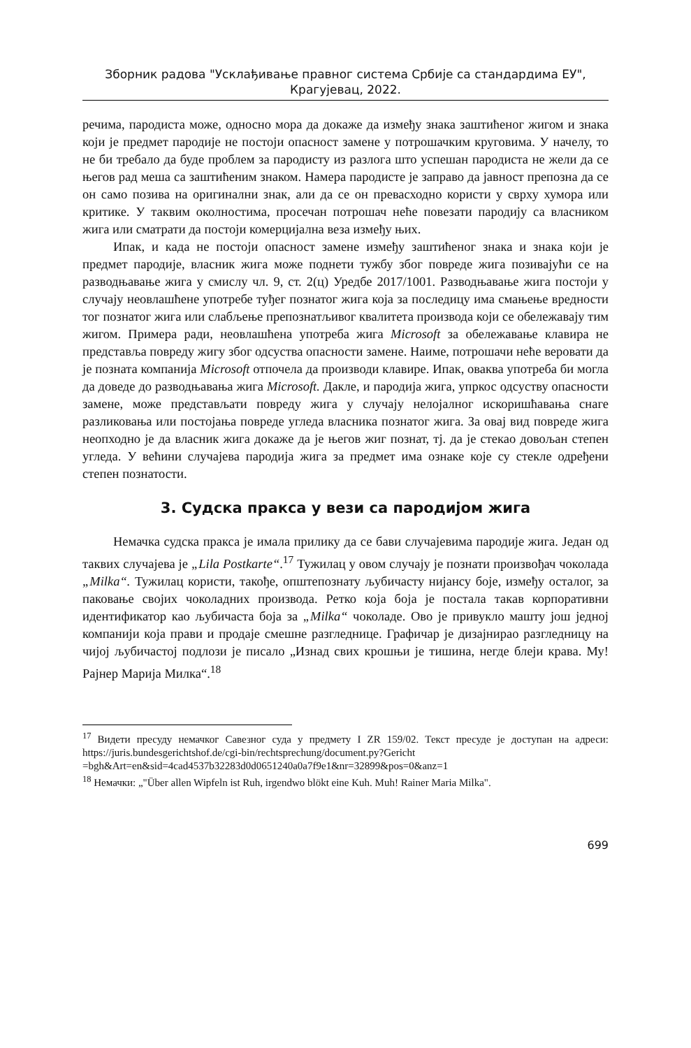Зборник радова "Усклађивање правног система Србије са стандардима ЕУ",
Крагујевац, 2022.
речима, пародиста може, односно мора да докаже да између знака заштићеног жигом и знака који је предмет пародије не постоји опасност замене у потрошачким круговима. У начелу, то не би требало да буде проблем за пародисту из разлога што успешан пародиста не жели да се његов рад меша са заштићеним знаком. Намера пародисте је заправо да јавност препозна да се он само позива на оригинални знак, али да се он превасходно користи у сврху хумора или критике. У таквим околностима, просечан потрошач неће повезати пародију са власником жига или сматрати да постоји комерцијална веза између њих.
Ипак, и када не постоји опасност замене између заштићеног знака и знака који је предмет пародије, власник жига може поднети тужбу због повреде жига позивајући се на разводњавање жига у смислу чл. 9, ст. 2(ц) Уредбе 2017/1001. Разводњавање жига постоји у случају неовлашћене употребе туђег познатог жига која за последицу има смањење вредности тог познатог жига или слабљење препознатљивог квалитета производа који се обележавају тим жигом. Примера ради, неовлашћена употреба жига Microsoft за обележавање клавира не представља повреду жигу због одсуства опасности замене. Наиме, потрошачи неће веровати да је позната компанија Microsoft отпочела да производи клавире. Ипак, оваква употреба би могла да доведе до разводњавања жига Microsoft. Дакле, и пародија жига, упркос одсуству опасности замене, може представљати повреду жига у случају нелојалног искоришћавања снаге разликовања или постојања повреде угледа власника познатог жига. За овај вид повреде жига неопходно је да власник жига докаже да је његов жиг познат, тј. да је стекао довољан степен угледа. У већини случајева пародија жига за предмет има ознаке које су стекле одређени степен познатости.
3. Судска пракса у вези са пародијом жига
Немачка судска пракса је имала прилику да се бави случајевима пародије жига. Један од таквих случајева је „Lila Postkarte“.<sup>17</sup> Тужилац у овом случају је познати произвођач чоколада „Milka“. Тужилац користи, такође, општепознату љубичасту нијансу боје, између осталог, за паковање својих чоколадних производа. Ретко која боја је постала такав корпоративни идентификатор као љубичаста боја за „Milka“ чоколаде. Ово је привукло машту још једној компанији која прави и продаје смешне разгледнице. Графичар је дизајнирао разгледницу на чијој љубичастој подлози је писало „Изнад свих крошњи је тишина, негде блеји крава. Му! Рајнер Марија Милка“.<sup>18</sup>
<sup>17</sup> Видети пресуду немачког Савезног суда у предмету I ZR 159/02. Текст пресуде је доступан на адреси: https://juris.bundesgerichtshof.de/cgi-bin/rechtsprechung/document.py?Gericht =bgh&Art=en&sid=4cad4537b32283d0d0651240a0a7f9e1&nr=32899&pos=0&anz=1
<sup>18</sup> Немачки: „"Über allen Wipfeln ist Ruh, irgendwo blökt eine Kuh. Muh! Rainer Maria Milka".
699